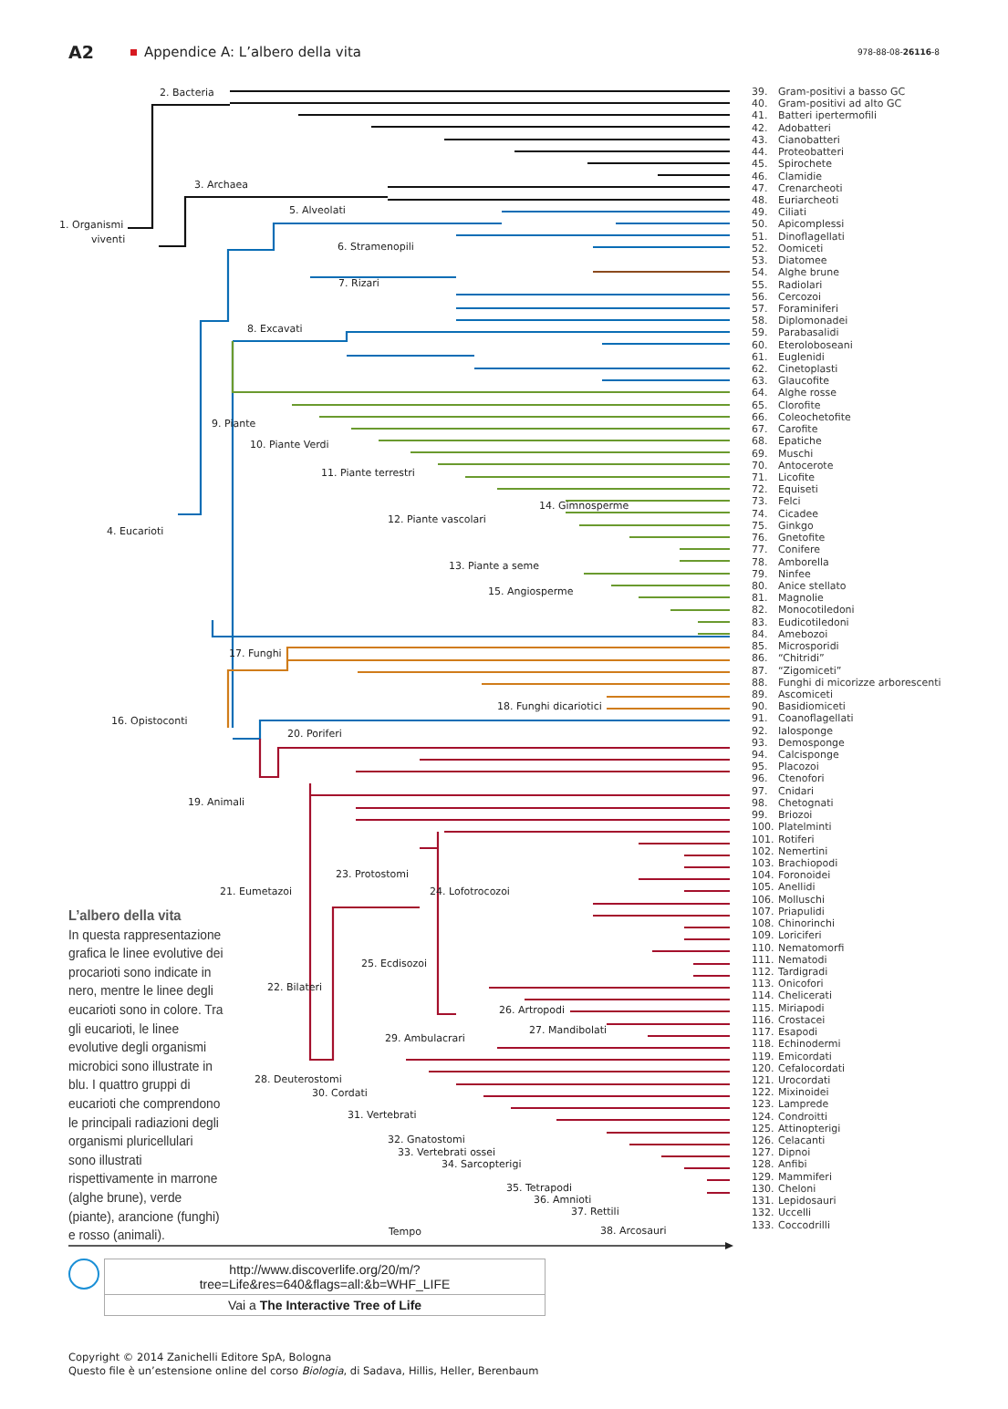A2
Appendice A: L’albero della vita
978-88-08-26116-8
1. Organismi
viventi
2. Bacteria
3. Archaea
4. Eucarioti
5. Alveolati
6. Stramenopili
7. Rizari
8. Excavati
9. Piante
10. Piante Verdi
11. Piante terrestri
12. Piante vascolari
14. Gimnosperme
13. Piante a seme
15. Angiosperme
17. Funghi
18. Funghi dicariotici
16. Opistoconti
20. Poriferi
19. Animali
23. Protostomi
21. Eumetazoi
24. Lofotrocozoi
25. Ecdisozoi
22. Bilateri
26. Artropodi
27. Mandibolati
29. Ambulacrari
28. Deuterostomi
30. Cordati
31. Vertebrati
32. Gnatostomi
33. Vertebrati ossei
34. Sarcopterigi
35. Tetrapodi
36. Amnioti
37. Rettili
Tempo
38. Arcosauri
L’albero della vita
In questa rappresentazione grafica le linee evolutive dei procarioti sono indicate in nero, mentre le linee degli eucarioti sono in colore. Tra gli eucarioti, le linee evolutive degli organismi microbici sono illustrate in blu. I quattro gruppi di eucarioti che comprendono le principali radiazioni degli organismi pluricellulari sono illustrati rispettivamente in marrone (alghe brune), verde (piante), arancione (funghi) e rosso (animali).
39. Gram-positivi a basso GC
40. Gram-positivi ad alto GC
41. Batteri ipertermofili
42. Adobatteri
43. Cianobatteri
44. Proteobatteri
45. Spirochete
46. Clamidie
47. Crenarcheoti
48. Euriarcheoti
49. Ciliati
50. Apicomplessi
51. Dinoflagellati
52. Oomiceti
53. Diatomee
54. Alghe brune
55. Radiolari
56. Cercozoi
57. Foraminiferi
58. Diplomonadei
59. Parabasalidi
60. Eteroloboseani
61. Euglenidi
62. Cinetoplasti
63. Glaucofite
64. Alghe rosse
65. Clorofite
66. Coleochetofite
67. Carofite
68. Epatiche
69. Muschi
70. Antocerote
71. Licofite
72. Equiseti
73. Felci
74. Cicadee
75. Ginkgo
76. Gnetofite
77. Conifere
78. Amborella
79. Ninfee
80. Anice stellato
81. Magnolie
82. Monocotiledoni
83. Eudicotiledoni
84. Amebozoi
85. Microsporidi
86. “Chitridi”
87. “Zigomiceti”
88. Funghi di micorizze arborescenti
89. Ascomiceti
90. Basidiomiceti
91. Coanoflagellati
92. Ialosponge
93. Demosponge
94. Calcisponge
95. Placozoi
96. Ctenofori
97. Cnidari
98. Chetognati
99. Briozoi
100. Platelminti
101. Rotiferi
102. Nemertini
103. Brachiopodi
104. Foronoidei
105. Anellidi
106. Molluschi
107. Priapulidi
108. Chinorinchi
109. Loriciferi
110. Nematomorfi
111. Nematodi
112. Tardigradi
113. Onicofori
114. Chelicerati
115. Miriapodi
116. Crostacei
117. Esapodi
118. Echinodermi
119. Emicordati
120. Cefalocordati
121. Urocordati
122. Mixinoidei
123. Lamprede
124. Condroitti
125. Attinopterigi
126. Celacanti
127. Dipnoi
128. Anfibi
129. Mammiferi
130. Cheloni
131. Lepidosauri
132. Uccelli
133. Coccodrilli
http://www.discoverlife.org/20/m/?tree=Life&res=640&flags=all:&b=WHF_LIFE
Vai a The Interactive Tree of Life
Copyright © 2014 Zanichelli Editore SpA, Bologna
Questo file è un’estensione online del corso Biologia, di Sadava, Hillis, Heller, Berenbaum